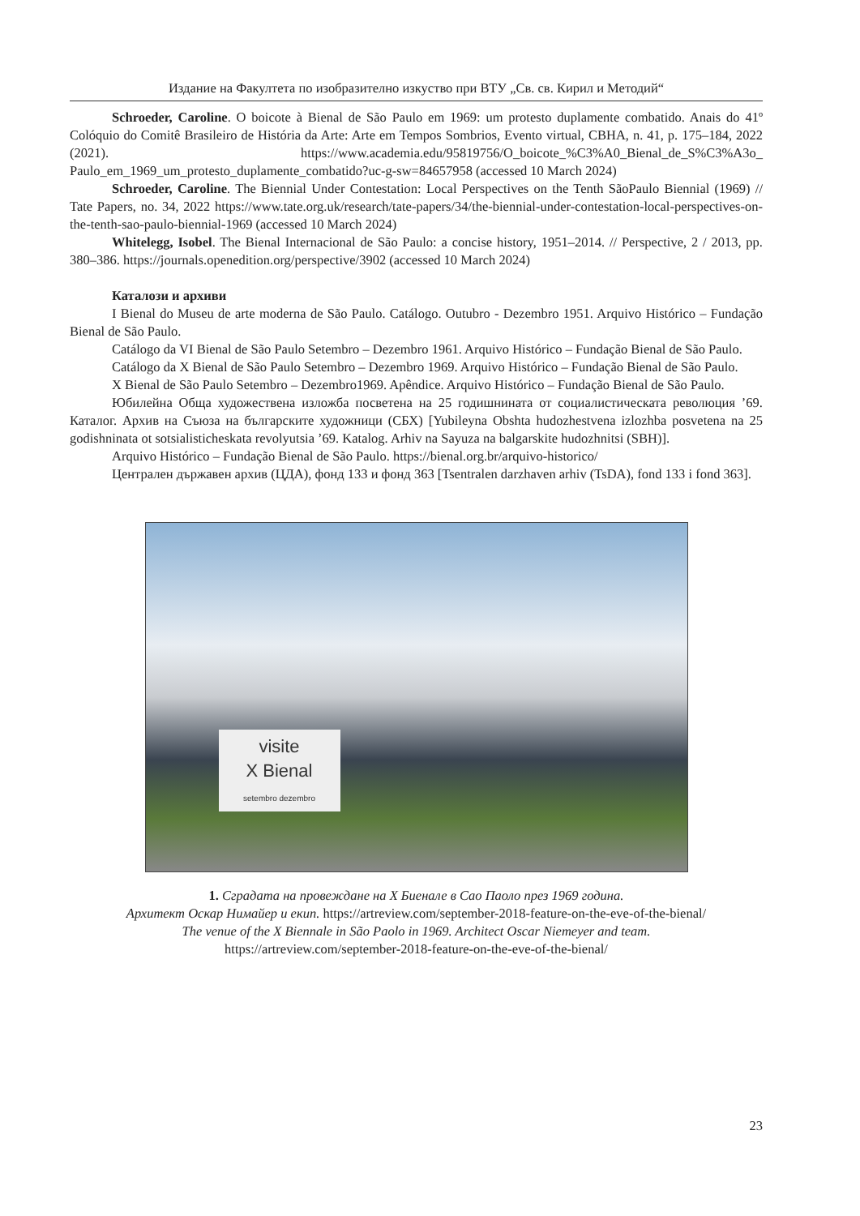Издание на Факултета по изобразително изкуство при ВТУ „Св. св. Кирил и Методий“
Schroeder, Caroline. O boicote à Bienal de São Paulo em 1969: um protesto duplamente combatido. Anais do 41º Colóquio do Comitê Brasileiro de História da Arte: Arte em Tempos Sombrios, Evento virtual, CBHA, n. 41, p. 175–184, 2022 (2021). https://www.academia.edu/95819756/O_boicote_%C3%A0_Bienal_de_S%C3%A3o_ Paulo_em_1969_um_protesto_duplamente_combatido?uc-g-sw=84657958 (accessed 10 March 2024)
Schroeder, Caroline. The Biennial Under Contestation: Local Perspectives on the Tenth SãoPaulo Biennial (1969) // Tate Papers, no. 34, 2022 https://www.tate.org.uk/research/tate-papers/34/the-biennial-under-contestation-local-perspectives-on-the-tenth-sao-paulo-biennial-1969 (accessed 10 March 2024)
Whitelegg, Isobel. The Bienal Internacional de São Paulo: a concise history, 1951–2014. // Perspective, 2 / 2013, pp. 380–386. https://journals.openedition.org/perspective/3902 (accessed 10 March 2024)
Каталози и архиви
I Bienal do Museu de arte moderna de São Paulo. Catálogo. Outubro - Dezembro 1951. Arquivo Histórico – Fundação Bienal de São Paulo.
Catálogo da VI Bienal de São Paulo Setembro – Dezembro 1961. Arquivo Histórico – Fundação Bienal de São Paulo.
Catálogo da X Bienal de São Paulo Setembro – Dezembro 1969. Arquivo Histórico – Fundação Bienal de São Paulo.
X Bienal de São Paulo Setembro – Dezembro1969. Apêndice. Arquivo Histórico – Fundação Bienal de São Paulo.
Юбилейна Обща художествена изложба посветена на 25 годишнината от социалистическата революция ’69. Каталог. Архив на Съюза на българските художници (СБХ) [Yubileyna Obshta hudozhestvena izlozhba posvetena na 25 godishninata ot sotsialisticheskata revolyutsia ’69. Katalog. Arhiv na Sayuza na balgarskite hudozhnitsi (SBH)].
Arquivo Histórico – Fundação Bienal de São Paulo. https://bienal.org.br/arquivo-historico/
Централен държавен архив (ЦДА), фонд 133 и фонд 363 [Tsentralen darzhaven arhiv (TsDA), fond 133 i fond 363].
visite
X Bienal
setembro dezembro
1. Сградата на провеждане на X Биенале в Сао Паоло през 1969 година.
Архитект Оскар Нимайер и екип. https://artreview.com/september-2018-feature-on-the-eve-of-the-bienal/
The venue of the X Biennale in São Paolo in 1969. Architect Oscar Niemeyer and team.
https://artreview.com/september-2018-feature-on-the-eve-of-the-bienal/
23